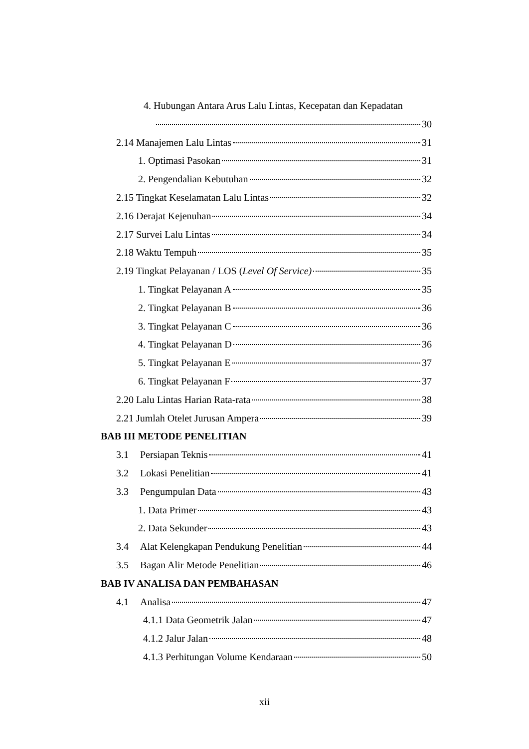4. Hubungan Antara Arus Lalu Lintas, Kecepatan dan Kepadatan
30
2.14 Manajemen Lalu Lintas 31
1. Optimasi Pasokan 31
2. Pengendalian Kebutuhan 32
2.15 Tingkat Keselamatan Lalu Lintas 32
2.16 Derajat Kejenuhan 34
2.17 Survei Lalu Lintas 34
2.18 Waktu Tempuh 35
2.19 Tingkat Pelayanan / LOS (Level Of Service) 35
1. Tingkat Pelayanan A 35
2. Tingkat Pelayanan B 36
3. Tingkat Pelayanan C 36
4. Tingkat Pelayanan D 36
5. Tingkat Pelayanan E 37
6. Tingkat Pelayanan F 37
2.20 Lalu Lintas Harian Rata-rata 38
2.21 Jumlah Otelet Jurusan Ampera 39
BAB III METODE PENELITIAN
3.1 Persiapan Teknis 41
3.2 Lokasi Penelitian 41
3.3 Pengumpulan Data 43
1. Data Primer 43
2. Data Sekunder 43
3.4 Alat Kelengkapan Pendukung Penelitian 44
3.5 Bagan Alir Metode Penelitian 46
BAB IV ANALISA DAN PEMBAHASAN
4.1 Analisa 47
4.1.1 Data Geometrik Jalan 47
4.1.2 Jalur Jalan 48
4.1.3 Perhitungan Volume Kendaraan 50
xii